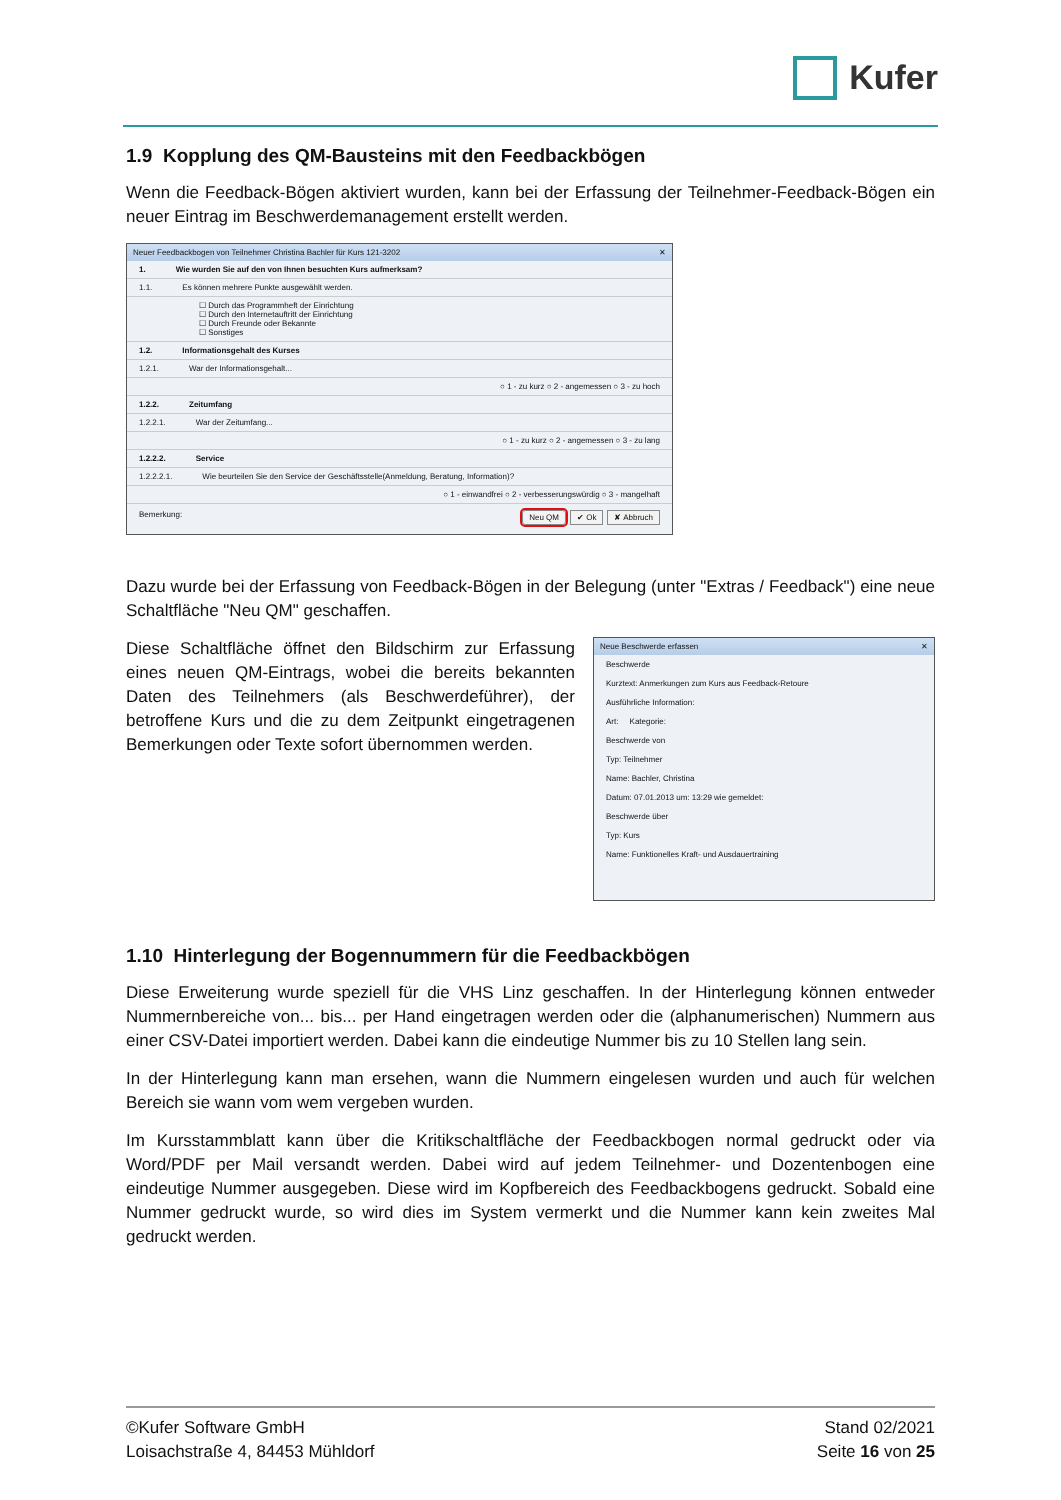Kufer
1.9 Kopplung des QM-Bausteins mit den Feedbackbögen
Wenn die Feedback-Bögen aktiviert wurden, kann bei der Erfassung der Teilnehmer-Feedback-Bögen ein neuer Eintrag im Beschwerdemanagement erstellt werden.
Neuer Feedbackbogen von Teilnehmer Christina Bachler für Kurs 121-3202 ✕
1. Wie wurden Sie auf den von Ihnen besuchten Kurs aufmerksam?
1.1. Es können mehrere Punkte ausgewählt werden.
☐ Durch das Programmheft der Einrichtung
☐ Durch den Internetauftritt der Einrichtung
☐ Durch Freunde oder Bekannte
☐ Sonstiges
1.2. Informationsgehalt des Kurses
1.2.1. War der Informationsgehalt...
○ 1 - zu kurz ○ 2 - angemessen ○ 3 - zu hoch
1.2.2. Zeitumfang
1.2.2.1. War der Zeitumfang...
○ 1 - zu kurz ○ 2 - angemessen ○ 3 - zu lang
1.2.2.2. Service
1.2.2.2.1. Wie beurteilen Sie den Service der Geschäftsstelle(Anmeldung, Beratung, Information)?
○ 1 - einwandfrei ○ 2 - verbesserungswürdig ○ 3 - mangelhaft
Bemerkung: Neu QM ✔ Ok ✘ Abbruch
Dazu wurde bei der Erfassung von Feedback-Bögen in der Belegung (unter "Extras / Feedback") eine neue Schaltfläche "Neu QM" geschaffen.
Diese Schaltfläche öffnet den Bildschirm zur Erfassung eines neuen QM-Eintrags, wobei die bereits bekannten Daten des Teilnehmers (als Beschwerdeführer), der betroffene Kurs und die zu dem Zeitpunkt eingetragenen Bemerkungen oder Texte sofort übernommen werden.
Neue Beschwerde erfassen ✕
Beschwerde
Kurztext: Anmerkungen zum Kurs aus Feedback-Retoure
Ausführliche Information:
Art: Kategorie:
Beschwerde von
Typ: Teilnehmer
Name: Bachler, Christina
Datum: 07.01.2013 um: 13:29 wie gemeldet:
Beschwerde über
Typ: Kurs
Name: Funktionelles Kraft- und Ausdauertraining
1.10 Hinterlegung der Bogennummern für die Feedbackbögen
Diese Erweiterung wurde speziell für die VHS Linz geschaffen. In der Hinterlegung können entweder Nummernbereiche von... bis... per Hand eingetragen werden oder die (alphanumerischen) Nummern aus einer CSV-Datei importiert werden. Dabei kann die eindeutige Nummer bis zu 10 Stellen lang sein.
In der Hinterlegung kann man ersehen, wann die Nummern eingelesen wurden und auch für welchen Bereich sie wann vom wem vergeben wurden.
Im Kursstammblatt kann über die Kritikschaltfläche der Feedbackbogen normal gedruckt oder via Word/PDF per Mail versandt werden. Dabei wird auf jedem Teilnehmer- und Dozentenbogen eine eindeutige Nummer ausgegeben. Diese wird im Kopfbereich des Feedbackbogens gedruckt. Sobald eine Nummer gedruckt wurde, so wird dies im System vermerkt und die Nummer kann kein zweites Mal gedruckt werden.
©Kufer Software GmbH
Loisachstraße 4, 84453 Mühldorf
Stand 02/2021
Seite 16 von 25